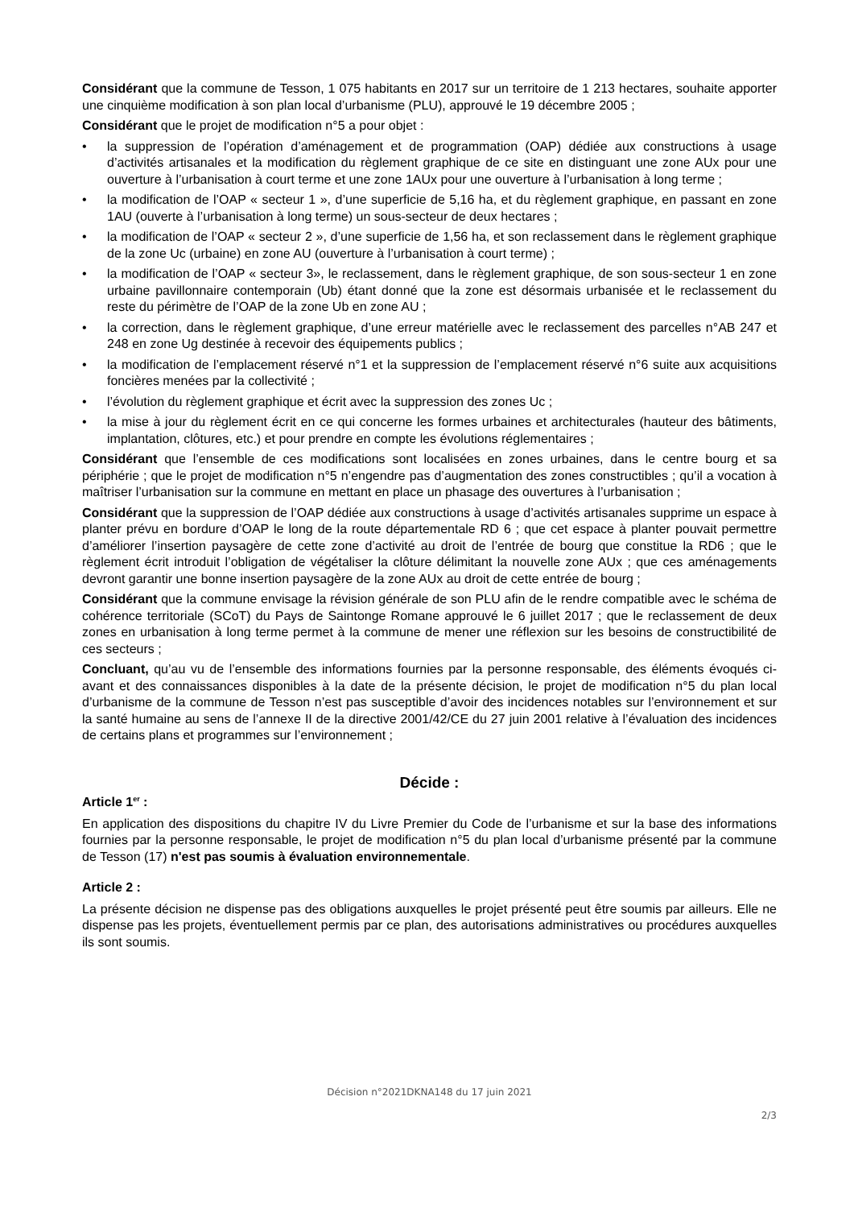Considérant que la commune de Tesson, 1 075 habitants en 2017 sur un territoire de 1 213 hectares, souhaite apporter une cinquième modification à son plan local d’urbanisme (PLU), approuvé le 19 décembre 2005 ;
Considérant que le projet de modification n°5 a pour objet :
• la suppression de l’opération d’aménagement et de programmation (OAP) dédiée aux constructions à usage d’activités artisanales et la modification du règlement graphique de ce site en distinguant une zone AUx pour une ouverture à l’urbanisation à court terme et une zone 1AUx pour une ouverture à l’urbanisation à long terme ;
• la modification de l’OAP « secteur 1 », d’une superficie de 5,16 ha, et du règlement graphique, en passant en zone 1AU (ouverte à l’urbanisation à long terme) un sous-secteur de deux hectares ;
• la modification de l’OAP « secteur 2 », d’une superficie de 1,56 ha, et son reclassement dans le règlement graphique de la zone Uc (urbaine) en zone AU (ouverture à l’urbanisation à court terme) ;
• la modification de l’OAP « secteur 3», le reclassement, dans le règlement graphique, de son sous-secteur 1 en zone urbaine pavillonnaire contemporain (Ub) étant donné que la zone est désormais urbanisée et le reclassement du reste du périmètre de l’OAP de la zone Ub en zone AU ;
• la correction, dans le règlement graphique, d’une erreur matérielle avec le reclassement des parcelles n°AB 247 et 248 en zone Ug destinée à recevoir des équipements publics ;
• la modification de l’emplacement réservé n°1 et la suppression de l’emplacement réservé n°6 suite aux acquisitions foncières menées par la collectivité ;
• l’évolution du règlement graphique et écrit avec la suppression des zones Uc ;
• la mise à jour du règlement écrit en ce qui concerne les formes urbaines et architecturales (hauteur des bâtiments, implantation, clôtures, etc.) et pour prendre en compte les évolutions réglementaires ;
Considérant que l’ensemble de ces modifications sont localisées en zones urbaines, dans le centre bourg et sa périphérie ; que le projet de modification n°5 n’engendre pas d’augmentation des zones constructibles ; qu’il a vocation à maîtriser l’urbanisation sur la commune en mettant en place un phasage des ouvertures à l’urbanisation ;
Considérant que la suppression de l’OAP dédiée aux constructions à usage d’activités artisanales supprime un espace à planter prévu en bordure d’OAP le long de la route départementale RD 6 ; que cet espace à planter pouvait permettre d’améliorer l’insertion paysagère de cette zone d’activité au droit de l’entrée de bourg que constitue la RD6 ; que le règlement écrit introduit l’obligation de végétaliser la clôture délimitant la nouvelle zone AUx ; que ces aménagements devront garantir une bonne insertion paysagère de la zone AUx au droit de cette entrée de bourg ;
Considérant que la commune envisage la révision générale de son PLU afin de le rendre compatible avec le schéma de cohérence territoriale (SCoT) du Pays de Saintonge Romane approuvé le 6 juillet 2017 ; que le reclassement de deux zones en urbanisation à long terme permet à la commune de mener une réflexion sur les besoins de constructibilité de ces secteurs ;
Concluant, qu’au vu de l’ensemble des informations fournies par la personne responsable, des éléments évoqués ci-avant et des connaissances disponibles à la date de la présente décision, le projet de modification n°5 du plan local d’urbanisme de la commune de Tesson n’est pas susceptible d’avoir des incidences notables sur l’environnement et sur la santé humaine au sens de l’annexe II de la directive 2001/42/CE du 27 juin 2001 relative à l’évaluation des incidences de certains plans et programmes sur l’environnement ;
Décide :
Article 1<sup>er</sup> :
En application des dispositions du chapitre IV du Livre Premier du Code de l’urbanisme et sur la base des informations fournies par la personne responsable, le projet de modification n°5 du plan local d’urbanisme présenté par la commune de Tesson (17) n'est pas soumis à évaluation environnementale.
Article 2 :
La présente décision ne dispense pas des obligations auxquelles le projet présenté peut être soumis par ailleurs. Elle ne dispense pas les projets, éventuellement permis par ce plan, des autorisations administratives ou procédures auxquelles ils sont soumis.
Décision n°2021DKNA148 du 17 juin 2021
2/3